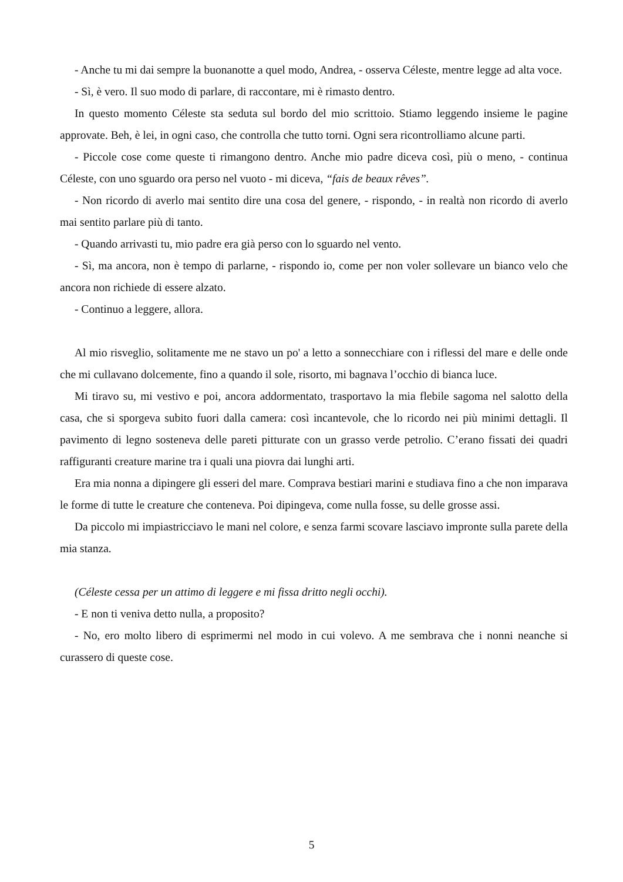- Anche tu mi dai sempre la buonanotte a quel modo, Andrea, - osserva Céleste, mentre legge ad alta voce.
- Sì, è vero. Il suo modo di parlare, di raccontare, mi è rimasto dentro.
In questo momento Céleste sta seduta sul bordo del mio scrittoio. Stiamo leggendo insieme le pagine approvate. Beh, è lei, in ogni caso, che controlla che tutto torni. Ogni sera ricontrolliamo alcune parti.
- Piccole cose come queste ti rimangono dentro. Anche mio padre diceva così, più o meno, - continua Céleste, con uno sguardo ora perso nel vuoto - mi diceva, “fais de beaux rêves”.
- Non ricordo di averlo mai sentito dire una cosa del genere, - rispondo, - in realtà non ricordo di averlo mai sentito parlare più di tanto.
- Quando arrivasti tu, mio padre era già perso con lo sguardo nel vento.
- Sì, ma ancora, non è tempo di parlarne, - rispondo io, come per non voler sollevare un bianco velo che ancora non richiede di essere alzato.
- Continuo a leggere, allora.
Al mio risveglio, solitamente me ne stavo un po' a letto a sonnecchiare con i riflessi del mare e delle onde che mi cullavano dolcemente, fino a quando il sole, risorto, mi bagnava l’occhio di bianca luce.
Mi tiravo su, mi vestivo e poi, ancora addormentato, trasportavo la mia flebile sagoma nel salotto della casa, che si sporgeva subito fuori dalla camera: così incantevole, che lo ricordo nei più minimi dettagli. Il pavimento di legno sosteneva delle pareti pitturate con un grasso verde petrolio. C’erano fissati dei quadri raffiguranti creature marine tra i quali una piovra dai lunghi arti.
Era mia nonna a dipingere gli esseri del mare. Comprava bestiari marini e studiava fino a che non imparava le forme di tutte le creature che conteneva. Poi dipingeva, come nulla fosse, su delle grosse assi.
Da piccolo mi impiastricciavo le mani nel colore, e senza farmi scovare lasciavo impronte sulla parete della mia stanza.
(Céleste cessa per un attimo di leggere e mi fissa dritto negli occhi).
- E non ti veniva detto nulla, a proposito?
- No, ero molto libero di esprimermi nel modo in cui volevo. A me sembrava che i nonni neanche si curassero di queste cose.
5